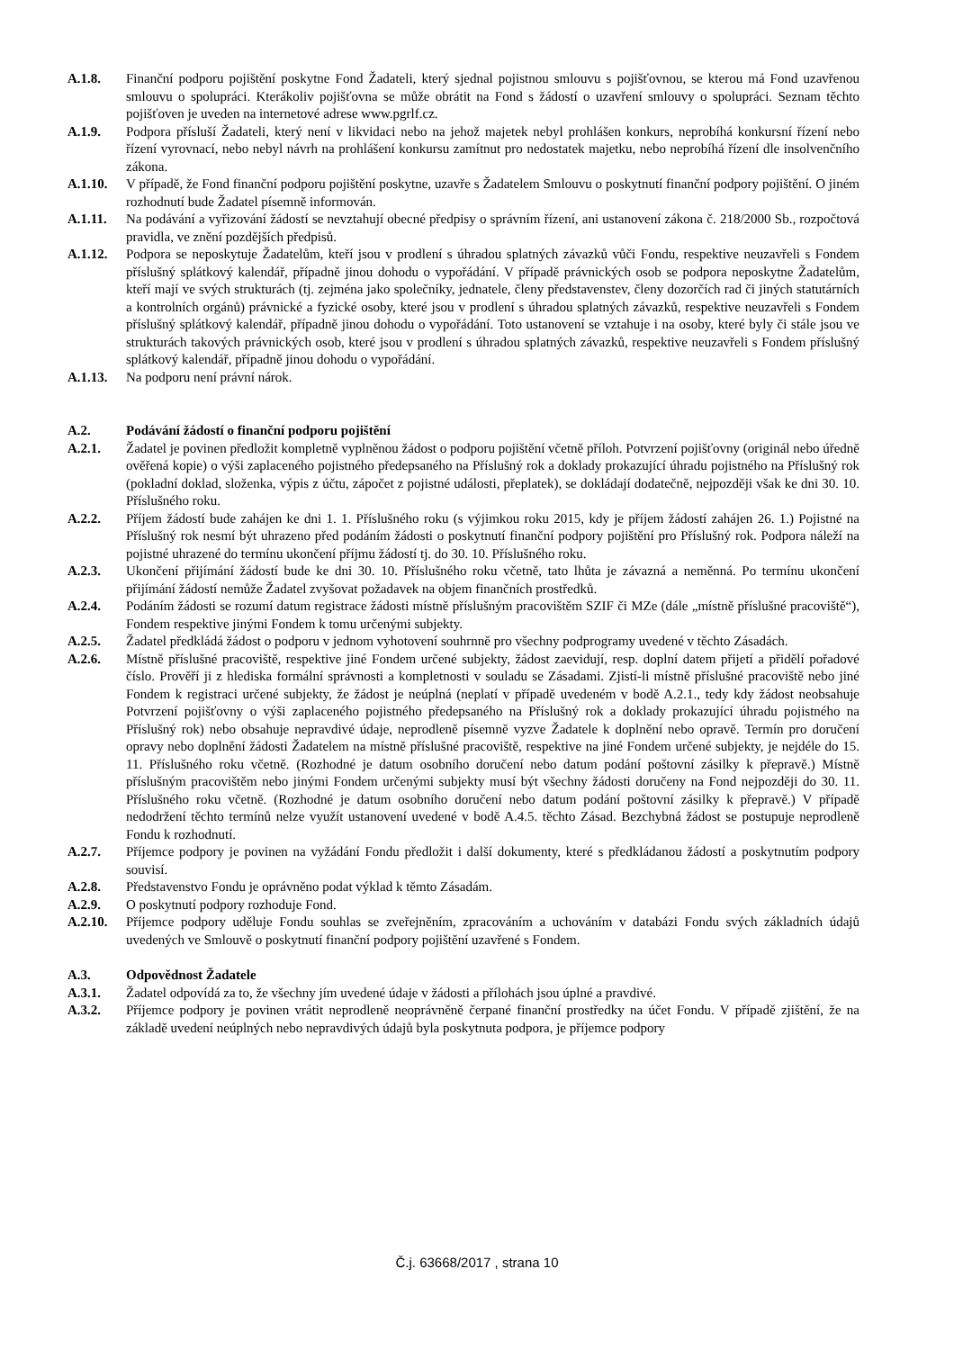A.1.8. Finanční podporu pojištění poskytne Fond Žadateli, který sjednal pojistnou smlouvu s pojišťovnou, se kterou má Fond uzavřenou smlouvu o spolupráci. Kterákoliv pojišťovna se může obrátit na Fond s žádostí o uzavření smlouvy o spolupráci. Seznam těchto pojišťoven je uveden na internetové adrese www.pgrlf.cz.
A.1.9. Podpora přísluší Žadateli, který není v likvidaci nebo na jehož majetek nebyl prohlášen konkurs, neprobíhá konkursní řízení nebo řízení vyrovnací, nebo nebyl návrh na prohlášení konkursu zamítnut pro nedostatek majetku, nebo neprobíhá řízení dle insolvenčního zákona.
A.1.10. V případě, že Fond finanční podporu pojištění poskytne, uzavře s Žadatelem Smlouvu o poskytnutí finanční podpory pojištění. O jiném rozhodnutí bude Žadatel písemně informován.
A.1.11. Na podávání a vyřizování žádostí se nevztahují obecné předpisy o správním řízení, ani ustanovení zákona č. 218/2000 Sb., rozpočtová pravidla, ve znění pozdějších předpisů.
A.1.12. Podpora se neposkytuje Žadatelům, kteří jsou v prodlení s úhradou splatných závazků vůči Fondu, respektive neuzavřeli s Fondem příslušný splátkový kalendář, případně jinou dohodu o vypořádání. V případě právnických osob se podpora neposkytne Žadatelům, kteří mají ve svých strukturách (tj. zejména jako společníky, jednatele, členy představenstev, členy dozorčích rad či jiných statutárních a kontrolních orgánů) právnické a fyzické osoby, které jsou v prodlení s úhradou splatných závazků, respektive neuzavřeli s Fondem příslušný splátkový kalendář, případně jinou dohodu o vypořádání. Toto ustanovení se vztahuje i na osoby, které byly či stále jsou ve strukturách takových právnických osob, které jsou v prodlení s úhradou splatných závazků, respektive neuzavřeli s Fondem příslušný splátkový kalendář, případně jinou dohodu o vypořádání.
A.1.13. Na podporu není právní nárok.
A.2. Podávání žádostí o finanční podporu pojištění
A.2.1. Žadatel je povinen předložit kompletně vyplněnou žádost o podporu pojištění včetně příloh. Potvrzení pojišťovny (originál nebo úředně ověřená kopie) o výši zaplaceného pojistného předepsaného na Příslušný rok a doklady prokazující úhradu pojistného na Příslušný rok (pokladní doklad, složenka, výpis z účtu, zápočet z pojistné události, přeplatek), se dokládají dodatečně, nejpozději však ke dni 30. 10. Příslušného roku.
A.2.2. Příjem žádostí bude zahájen ke dni 1. 1. Příslušného roku (s výjimkou roku 2015, kdy je příjem žádostí zahájen 26. 1.) Pojistné na Příslušný rok nesmí být uhrazeno před podáním žádosti o poskytnutí finanční podpory pojištění pro Příslušný rok. Podpora náleží na pojistné uhrazené do termínu ukončení příjmu žádostí tj. do 30. 10. Příslušného roku.
A.2.3. Ukončení přijímání žádostí bude ke dni 30. 10. Příslušného roku včetně, tato lhůta je závazná a neměnná. Po termínu ukončení přijímání žádostí nemůže Žadatel zvyšovat požadavek na objem finančních prostředků.
A.2.4. Podáním žádosti se rozumí datum registrace žádosti místně příslušným pracovištěm SZIF či MZe (dále „místně příslušné pracoviště“), Fondem respektive jinými Fondem k tomu určenými subjekty.
A.2.5. Žadatel předkládá žádost o podporu v jednom vyhotovení souhrnně pro všechny podprogramy uvedené v těchto Zásadách.
A.2.6. Místně příslušné pracoviště, respektive jiné Fondem určené subjekty, žádost zaevidují, resp. doplní datem přijetí a přidělí pořadové číslo. Prověří ji z hlediska formální správnosti a kompletnosti v souladu se Zásadami. Zjistí-li místně příslušné pracoviště nebo jiné Fondem k registraci určené subjekty, že žádost je neúplná (neplatí v případě uvedeném v bodě A.2.1., tedy kdy žádost neobsahuje Potvrzení pojišťovny o výši zaplaceného pojistného předepsaného na Příslušný rok a doklady prokazující úhradu pojistného na Příslušný rok) nebo obsahuje nepravdivé údaje, neprodleně písemně vyzve Žadatele k doplnění nebo opravě. Termín pro doručení opravy nebo doplnění žádosti Žadatelem na místně příslušné pracoviště, respektive na jiné Fondem určené subjekty, je nejdéle do 15. 11. Příslušného roku včetně. (Rozhodné je datum osobního doručení nebo datum podání poštovní zásilky k přepravě.) Místně příslušným pracovištěm nebo jinými Fondem určenými subjekty musí být všechny žádosti doručeny na Fond nejpozději do 30. 11. Příslušného roku včetně. (Rozhodné je datum osobního doručení nebo datum podání poštovní zásilky k přepravě.) V případě nedodržení těchto termínů nelze využít ustanovení uvedené v bodě A.4.5. těchto Zásad. Bezchybná žádost se postupuje neprodleně Fondu k rozhodnutí.
A.2.7. Příjemce podpory je povinen na vyžádání Fondu předložit i další dokumenty, které s předkládanou žádostí a poskytnutím podpory souvisí.
A.2.8. Představenstvo Fondu je oprávněno podat výklad k těmto Zásadám.
A.2.9. O poskytnutí podpory rozhoduje Fond.
A.2.10. Příjemce podpory uděluje Fondu souhlas se zveřejněním, zpracováním a uchováním v databázi Fondu svých základních údajů uvedených ve Smlouvě o poskytnutí finanční podpory pojištění uzavřené s Fondem.
A.3. Odpovědnost Žadatele
A.3.1. Žadatel odpovídá za to, že všechny jím uvedené údaje v žádosti a přílohách jsou úplné a pravdivé.
A.3.2. Příjemce podpory je povinen vrátit neprodleně neoprávněně čerpané finanční prostředky na účet Fondu. V případě zjištění, že na základě uvedení neúplných nebo nepravdivých údajů byla poskytnuta podpora, je příjemce podpory
Č.j. 63668/2017 , strana 10